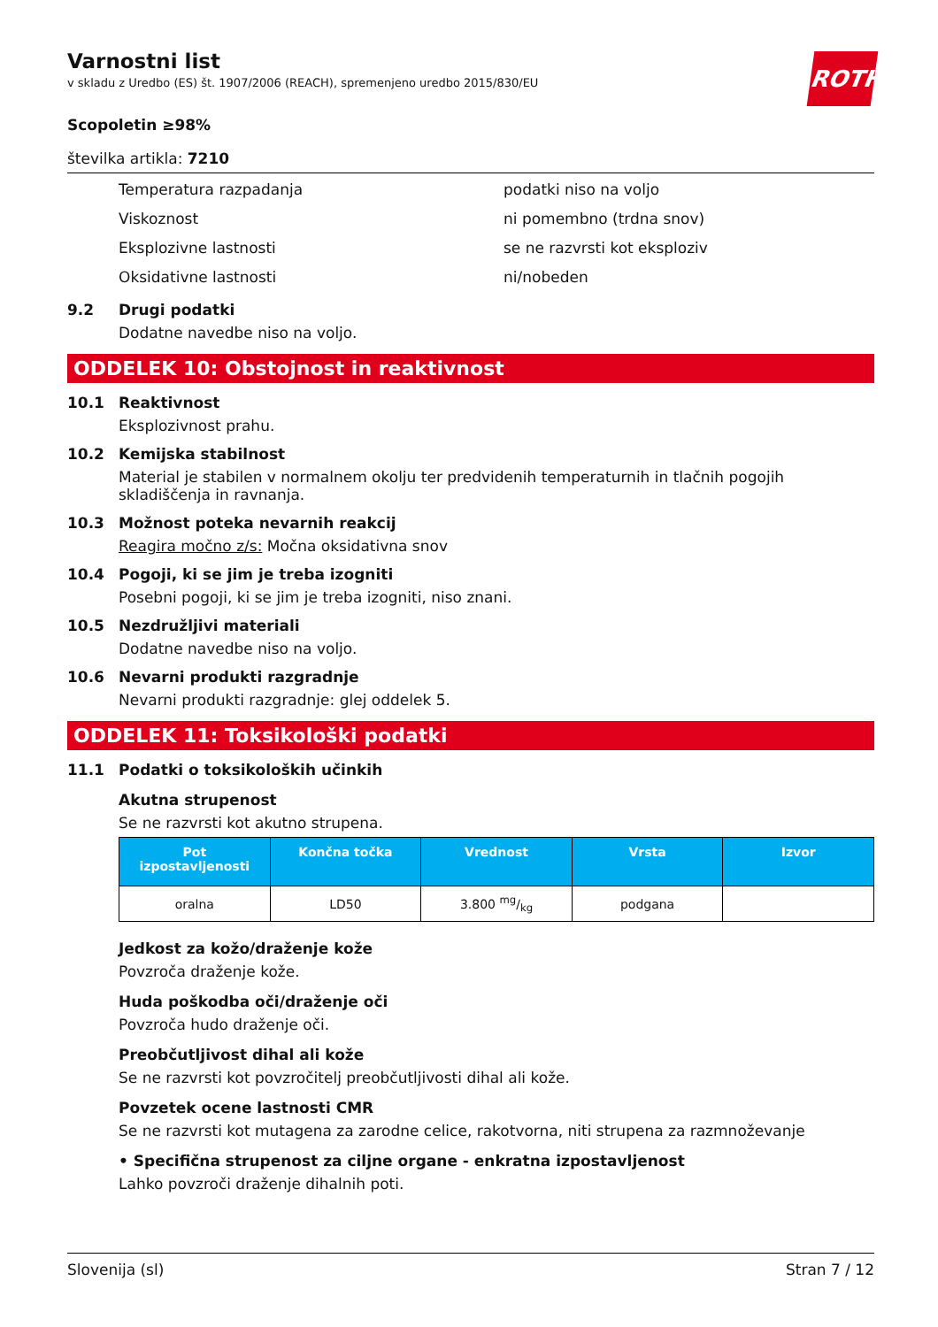ROTH
Varnostni list
v skladu z Uredbo (ES) št. 1907/2006 (REACH), spremenjeno uredbo 2015/830/EU
Scopoletin ≥98%
številka artikla: 7210
Temperatura razpadanja podatki niso na voljo
Viskoznost ni pomembno (trdna snov)
Eksplozivne lastnosti se ne razvrsti kot eksploziv
Oksidativne lastnosti ni/nobeden
9.2 Drugi podatki
Dodatne navedbe niso na voljo.
ODDELEK 10: Obstojnost in reaktivnost
10.1 Reaktivnost
Eksplozivnost prahu.
10.2 Kemijska stabilnost
Material je stabilen v normalnem okolju ter predvidenih temperaturnih in tlačnih pogojih skladiščenja in ravnanja.
10.3 Možnost poteka nevarnih reakcij
Reagira močno z/s: Močna oksidativna snov
10.4 Pogoji, ki se jim je treba izogniti
Posebni pogoji, ki se jim je treba izogniti, niso znani.
10.5 Nezdružljivi materiali
Dodatne navedbe niso na voljo.
10.6 Nevarni produkti razgradnje
Nevarni produkti razgradnje: glej oddelek 5.
ODDELEK 11: Toksikološki podatki
11.1 Podatki o toksikoloških učinkih
Akutna strupenost
Se ne razvrsti kot akutno strupena.
| Pot izpostavljenosti | Končna točka | Vrednost | Vrsta | Izvor |
| --- | --- | --- | --- | --- |
| oralna | LD50 | 3.800 mg/kg | podgana | |
Jedkost za kožo/draženje kože
Povzroča draženje kože.
Huda poškodba oči/draženje oči
Povzroča hudo draženje oči.
Preobčutljivost dihal ali kože
Se ne razvrsti kot povzročitelj preobčutljivosti dihal ali kože.
Povzetek ocene lastnosti CMR
Se ne razvrsti kot mutagena za zarodne celice, rakotvorna, niti strupena za razmnoževanje
• Specifična strupenost za ciljne organe - enkratna izpostavljenost
Lahko povzroči draženje dihalnih poti.
Slovenija (sl) Stran 7 / 12